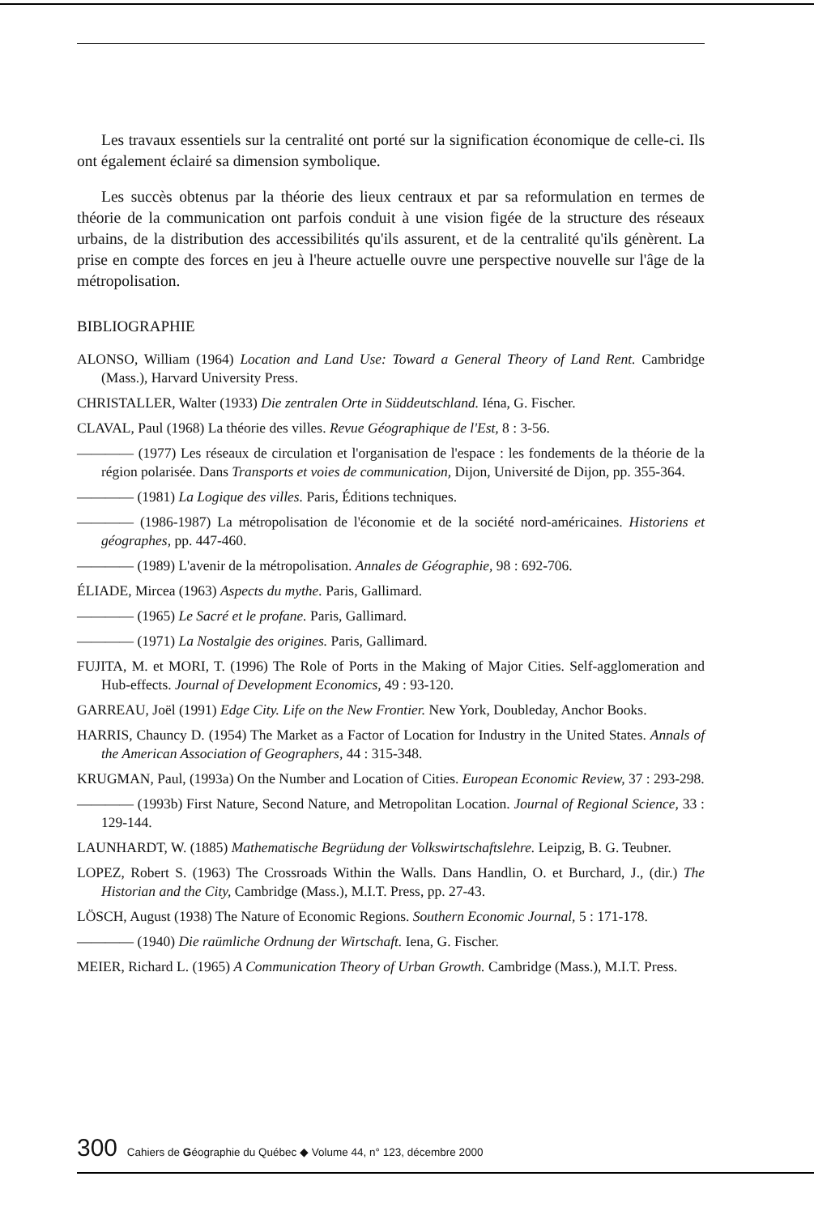Les travaux essentiels sur la centralité ont porté sur la signification économique de celle-ci. Ils ont également éclairé sa dimension symbolique.
Les succès obtenus par la théorie des lieux centraux et par sa reformulation en termes de théorie de la communication ont parfois conduit à une vision figée de la structure des réseaux urbains, de la distribution des accessibilités qu'ils assurent, et de la centralité qu'ils génèrent. La prise en compte des forces en jeu à l'heure actuelle ouvre une perspective nouvelle sur l'âge de la métropolisation.
BIBLIOGRAPHIE
ALONSO, William (1964) Location and Land Use: Toward a General Theory of Land Rent. Cambridge (Mass.), Harvard University Press.
CHRISTALLER, Walter (1933) Die zentralen Orte in Süddeutschland. Iéna, G. Fischer.
CLAVAL, Paul (1968) La théorie des villes. Revue Géographique de l'Est, 8 : 3-56.
———— (1977) Les réseaux de circulation et l'organisation de l'espace : les fondements de la théorie de la région polarisée. Dans Transports et voies de communication, Dijon, Université de Dijon, pp. 355-364.
———— (1981) La Logique des villes. Paris, Éditions techniques.
———— (1986-1987) La métropolisation de l'économie et de la société nord-américaines. Historiens et géographes, pp. 447-460.
———— (1989) L'avenir de la métropolisation. Annales de Géographie, 98 : 692-706.
ÉLIADE, Mircea (1963) Aspects du mythe. Paris, Gallimard.
———— (1965) Le Sacré et le profane. Paris, Gallimard.
———— (1971) La Nostalgie des origines. Paris, Gallimard.
FUJITA, M. et MORI, T. (1996) The Role of Ports in the Making of Major Cities. Self-agglomeration and Hub-effects. Journal of Development Economics, 49 : 93-120.
GARREAU, Joël (1991) Edge City. Life on the New Frontier. New York, Doubleday, Anchor Books.
HARRIS, Chauncy D. (1954) The Market as a Factor of Location for Industry in the United States. Annals of the American Association of Geographers, 44 : 315-348.
KRUGMAN, Paul, (1993a) On the Number and Location of Cities. European Economic Review, 37 : 293-298.
———— (1993b) First Nature, Second Nature, and Metropolitan Location. Journal of Regional Science, 33 : 129-144.
LAUNHARDT, W. (1885) Mathematische Begrüdung der Volkswirtschaftslehre. Leipzig, B. G. Teubner.
LOPEZ, Robert S. (1963) The Crossroads Within the Walls. Dans Handlin, O. et Burchard, J., (dir.) The Historian and the City, Cambridge (Mass.), M.I.T. Press, pp. 27-43.
LÖSCH, August (1938) The Nature of Economic Regions. Southern Economic Journal, 5 : 171-178.
———— (1940) Die raümliche Ordnung der Wirtschaft. Iena, G. Fischer.
MEIER, Richard L. (1965) A Communication Theory of Urban Growth. Cambridge (Mass.), M.I.T. Press.
300 Cahiers de Géographie du Québec ◆ Volume 44, n° 123, décembre 2000